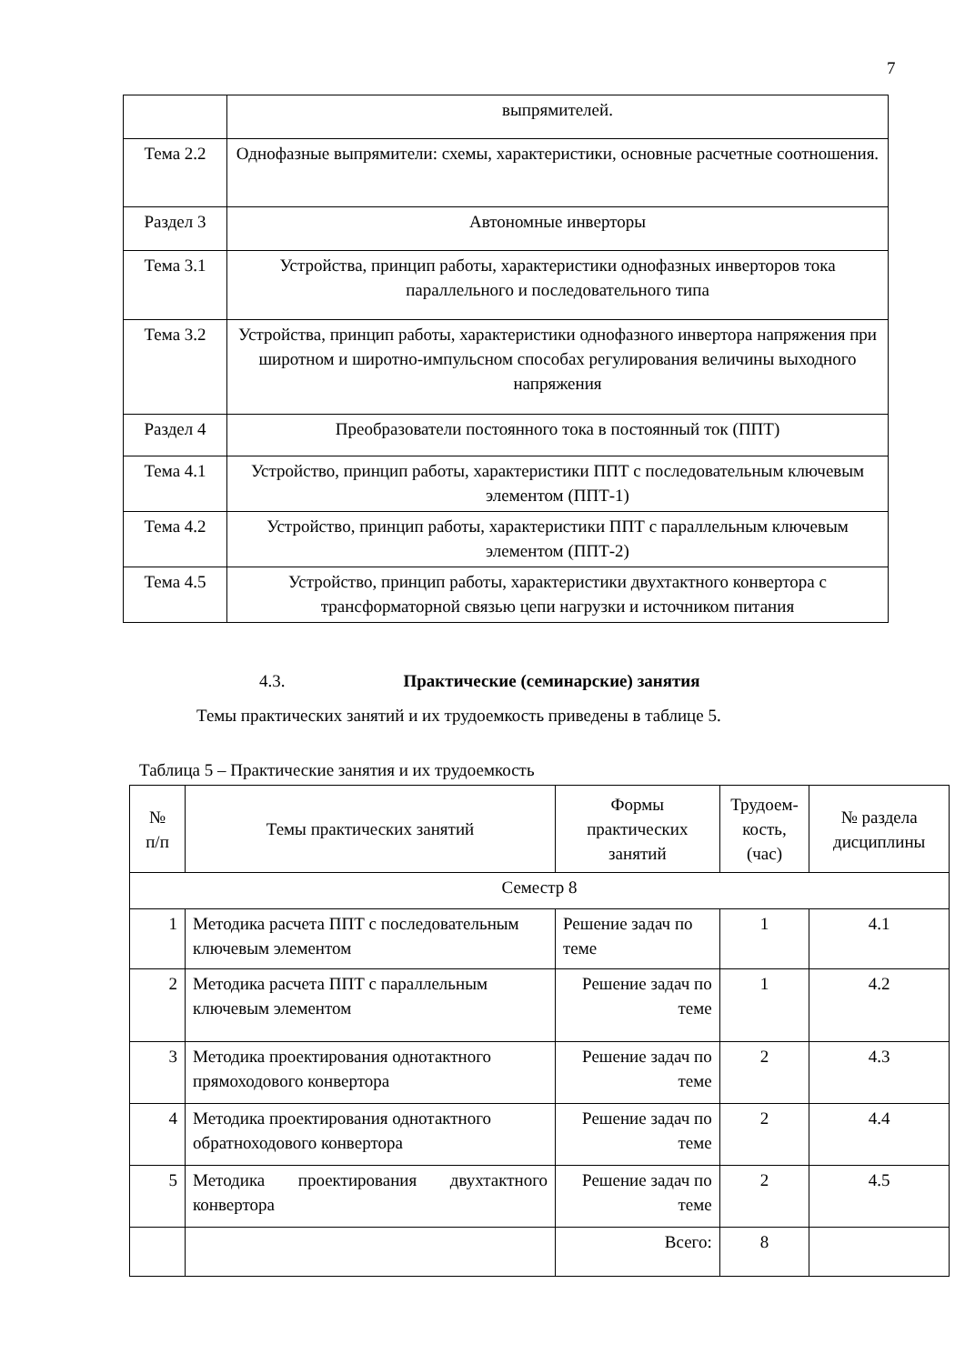7
| | выпрямителей. |
| Тема 2.2 | Однофазные выпрямители: схемы, характеристики, основные расчетные соотношения. |
| Раздел 3 | Автономные инверторы |
| Тема 3.1 | Устройства, принцип работы, характеристики однофазных инверторов тока параллельного и последовательного типа |
| Тема 3.2 | Устройства, принцип работы, характеристики однофазного инвертора напряжения при широтном и широтно-импульсном способах регулирования величины выходного напряжения |
| Раздел 4 | Преобразователи постоянного тока в постоянный ток (ППТ) |
| Тема 4.1 | Устройство, принцип работы, характеристики ППТ с последовательным ключевым элементом (ППТ-1) |
| Тема 4.2 | Устройство, принцип работы, характеристики ППТ с параллельным ключевым элементом (ППТ-2) |
| Тема 4.5 | Устройство, принцип работы, характеристики двухтактного конвертора с трансформаторной связью цепи нагрузки и источником питания |
4.3. Практические (семинарские) занятия
Темы практических занятий и их трудоемкость приведены в таблице 5.
Таблица 5 – Практические занятия и их трудоемкость
| № п/п | Темы практических занятий | Формы практических занятий | Трудоем- кость, (час) | № раздела дисциплины |
| --- | --- | --- | --- | --- |
| Семестр 8 | | | | |
| 1 | Методика расчета ППТ с последовательным ключевым элементом | Решение задач по теме | 1 | 4.1 |
| 2 | Методика расчета ППТ с параллельным ключевым элементом | Решение задач по теме | 1 | 4.2 |
| 3 | Методика проектирования однотактного прямоходового конвертора | Решение задач по теме | 2 | 4.3 |
| 4 | Методика проектирования однотактного обратноходового конвертора | Решение задач по теме | 2 | 4.4 |
| 5 | Методика проектирования двухтактного конвертора | Решение задач по теме | 2 | 4.5 |
| | | Всего: | 8 | |